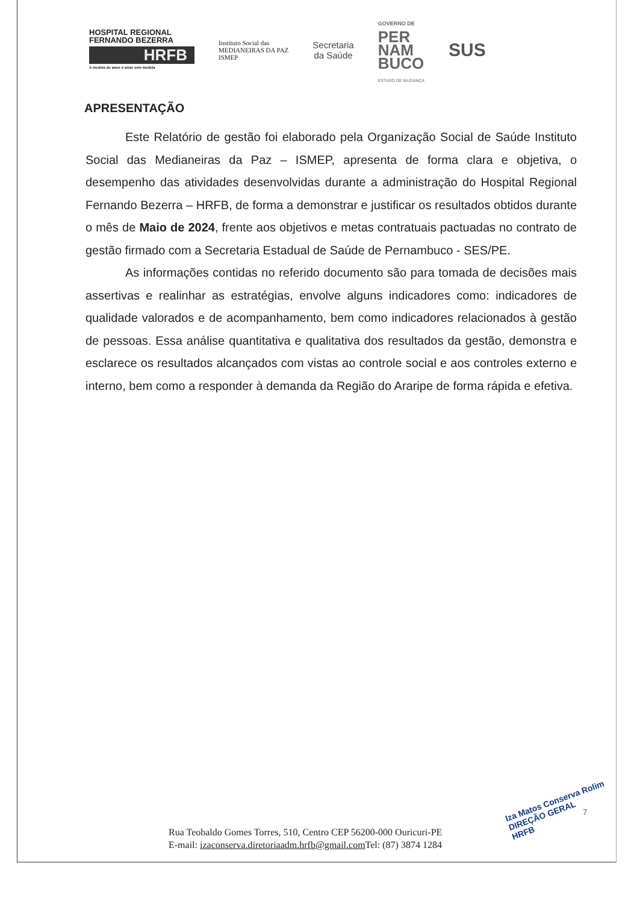HOSPITAL REGIONAL
FERNANDO BEZERRA
HRFB
A medida do amor é amar sem medida
Instituto Social das
MEDIANEIRAS DA PAZ
ISMEP
Secretaria
da Saúde
GOVERNO DE
PER
NAM
BUCO
ESTADO DE MUDANÇA
SUS
APRESENTAÇÃO
Este Relatório de gestão foi elaborado pela Organização Social de Saúde Instituto Social das Medianeiras da Paz – ISMEP, apresenta de forma clara e objetiva, o desempenho das atividades desenvolvidas durante a administração do Hospital Regional Fernando Bezerra – HRFB, de forma a demonstrar e justificar os resultados obtidos durante o mês de Maio de 2024, frente aos objetivos e metas contratuais pactuadas no contrato de gestão firmado com a Secretaria Estadual de Saúde de Pernambuco - SES/PE.
As informações contidas no referido documento são para tomada de decisões mais assertivas e realinhar as estratégias, envolve alguns indicadores como: indicadores de qualidade valorados e de acompanhamento, bem como indicadores relacionados à gestão de pessoas. Essa análise quantitativa e qualitativa dos resultados da gestão, demonstra e esclarece os resultados alcançados com vistas ao controle social e aos controles externo e interno, bem como a responder à demanda da Região do Araripe de forma rápida e efetiva.
Rua Teobaldo Gomes Torres, 510, Centro CEP 56200-000 Ouricuri-PE
E-mail: izaconserva.diretoriaadm.hrfb@gmail.com Tel: (87) 3874 1284
Iza Matos Conserva Rolim
DIREÇÃO GERAL
HRFB
7